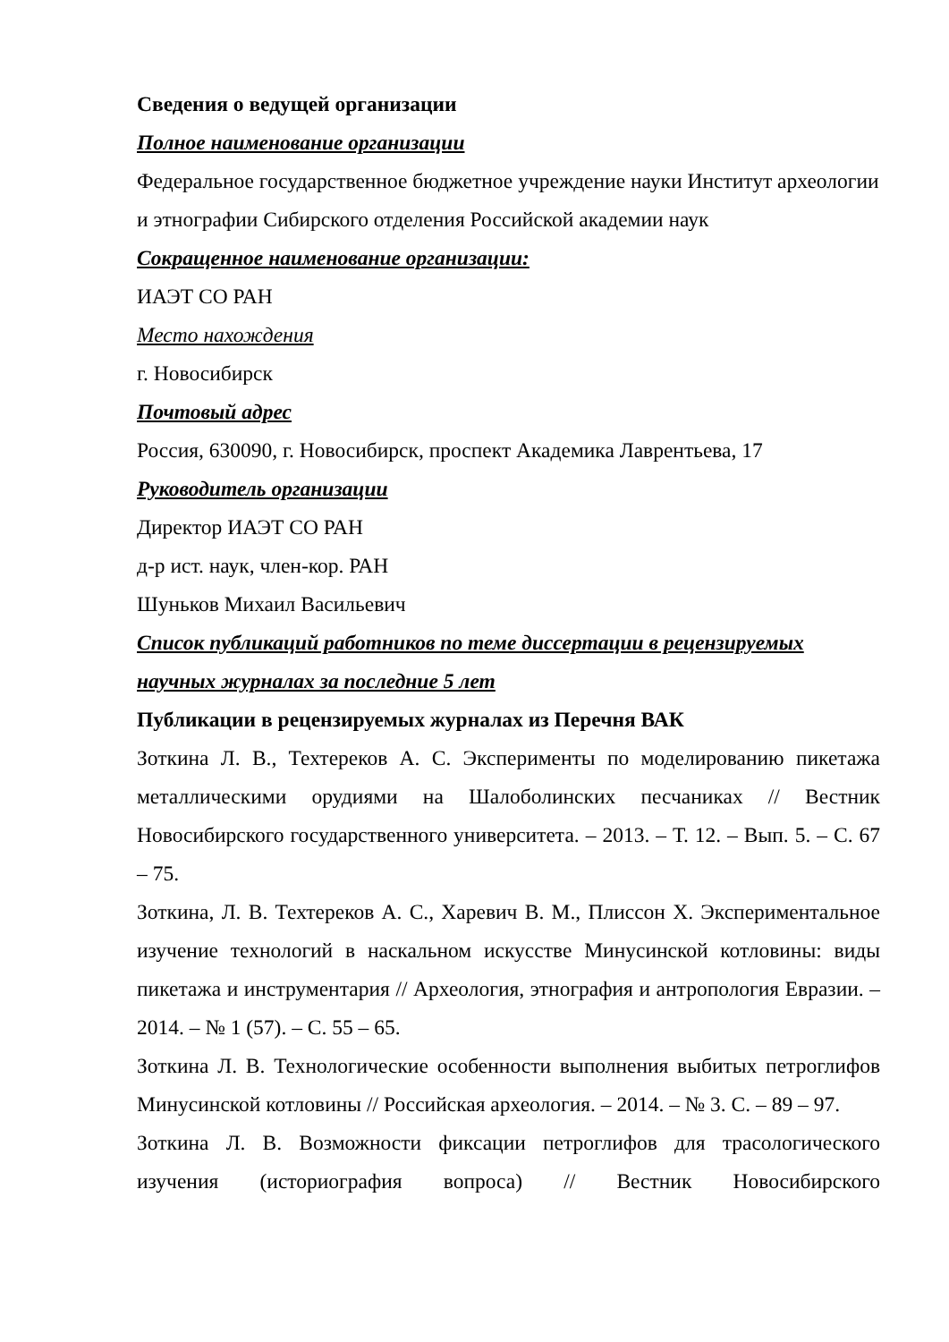Сведения о ведущей организации
Полное наименование организации
Федеральное государственное бюджетное учреждение науки Институт археологии и этнографии Сибирского отделения Российской академии наук
Сокращенное наименование организации:
ИАЭТ СО РАН
Место нахождения
г. Новосибирск
Почтовый адрес
Россия, 630090, г. Новосибирск, проспект Академика Лаврентьева, 17
Руководитель организации
Директор ИАЭТ СО РАН
д-р ист. наук, член-кор. РАН
Шуньков Михаил Васильевич
Список публикаций работников по теме диссертации в рецензируемых научных журналах за последние 5 лет
Публикации в рецензируемых журналах из Перечня ВАК
Зоткина Л. В., Техтереков А. С. Эксперименты по моделированию пикетажа металлическими орудиями на Шалоболинских песчаниках // Вестник Новосибирского государственного университета. – 2013. – Т. 12. – Вып. 5. – С. 67 – 75.
Зоткина, Л. В. Техтереков А. С., Харевич В. М., Плиссон Х. Экспериментальное изучение технологий в наскальном искусстве Минусинской котловины: виды пикетажа и инструментария // Археология, этнография и антропология Евразии. – 2014. – № 1 (57). – С. 55 – 65.
Зоткина Л. В. Технологические особенности выполнения выбитых петроглифов Минусинской котловины // Российская археология. – 2014. – № 3. С. – 89 – 97.
Зоткина Л. В. Возможности фиксации петроглифов для трасологического изучения (историография вопроса) // Вестник Новосибирского